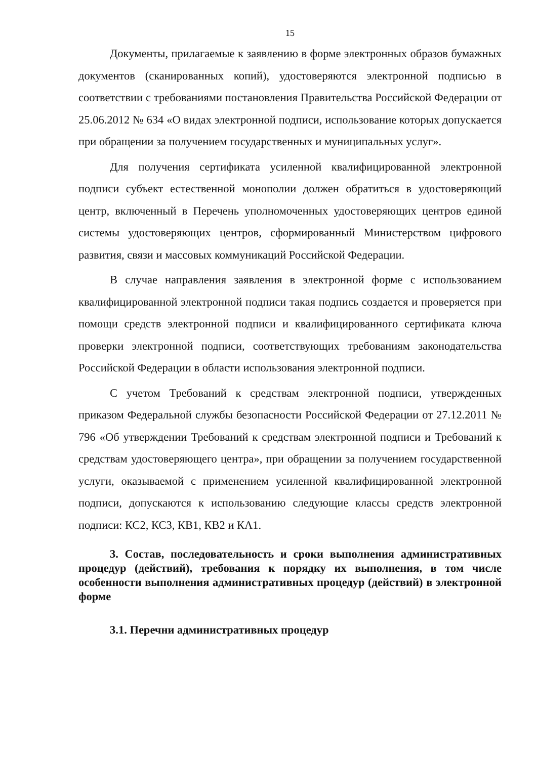15
Документы, прилагаемые к заявлению в форме электронных образов бумажных документов (сканированных копий), удостоверяются электронной подписью в соответствии с требованиями постановления Правительства Российской Федерации от 25.06.2012 № 634 «О видах электронной подписи, использование которых допускается при обращении за получением государственных и муниципальных услуг».
Для получения сертификата усиленной квалифицированной электронной подписи субъект естественной монополии должен обратиться в удостоверяющий центр, включенный в Перечень уполномоченных удостоверяющих центров единой системы удостоверяющих центров, сформированный Министерством цифрового развития, связи и массовых коммуникаций Российской Федерации.
В случае направления заявления в электронной форме с использованием квалифицированной электронной подписи такая подпись создается и проверяется при помощи средств электронной подписи и квалифицированного сертификата ключа проверки электронной подписи, соответствующих требованиям законодательства Российской Федерации в области использования электронной подписи.
С учетом Требований к средствам электронной подписи, утвержденных приказом Федеральной службы безопасности Российской Федерации от 27.12.2011 № 796 «Об утверждении Требований к средствам электронной подписи и Требований к средствам удостоверяющего центра», при обращении за получением государственной услуги, оказываемой с применением усиленной квалифицированной электронной подписи, допускаются к использованию следующие классы средств электронной подписи: КС2, КС3, КВ1, КВ2 и КА1.
3. Состав, последовательность и сроки выполнения административных процедур (действий), требования к порядку их выполнения, в том числе особенности выполнения административных процедур (действий) в электронной форме
3.1. Перечни административных процедур